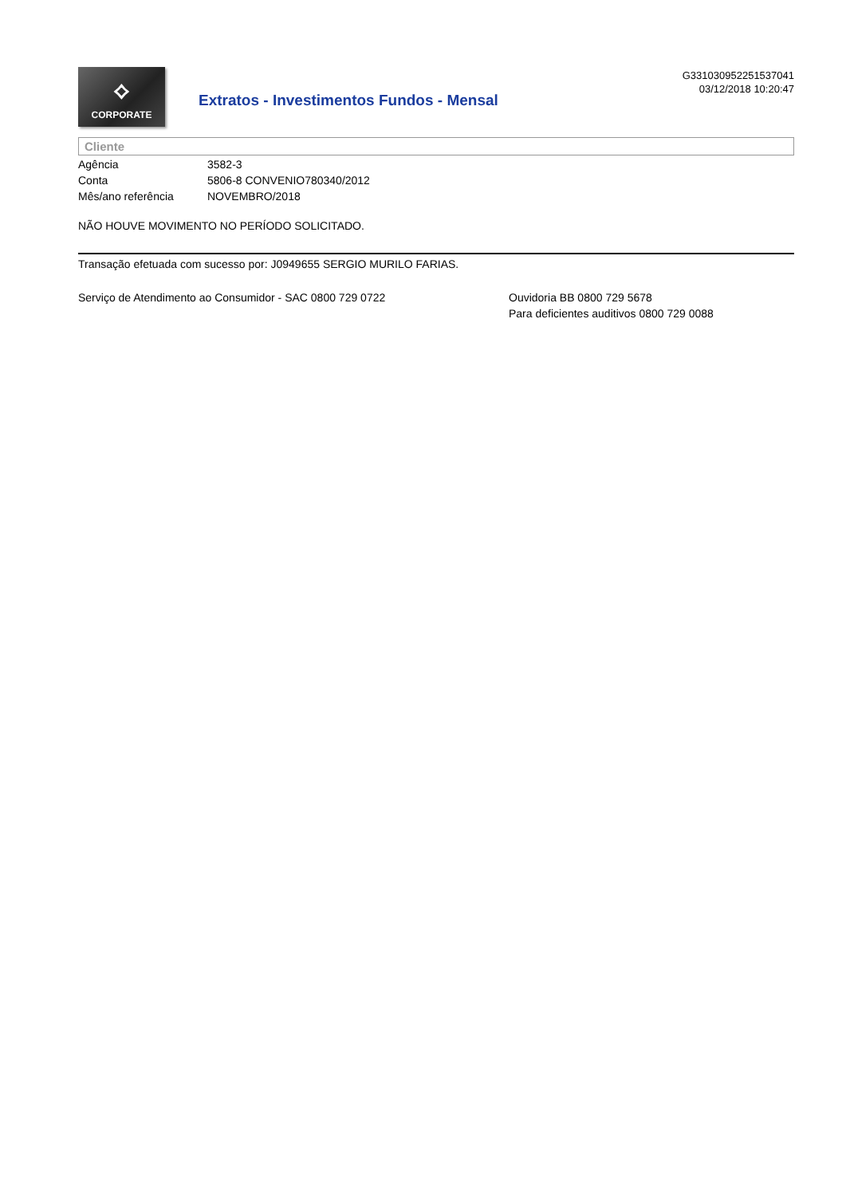⟡
CORPORATE
Extratos - Investimentos Fundos - Mensal
G331030952251537041
03/12/2018 10:20:47
Cliente
| Agência | 3582-3 |
| Conta | 5806-8 CONVENIO780340/2012 |
| Mês/ano referência | NOVEMBRO/2018 |
NÃO HOUVE MOVIMENTO NO PERÍODO SOLICITADO.
Transação efetuada com sucesso por: J0949655 SERGIO MURILO FARIAS.
Serviço de Atendimento ao Consumidor - SAC 0800 729 0722 Ouvidoria BB 0800 729 5678
Para deficientes auditivos 0800 729 0088